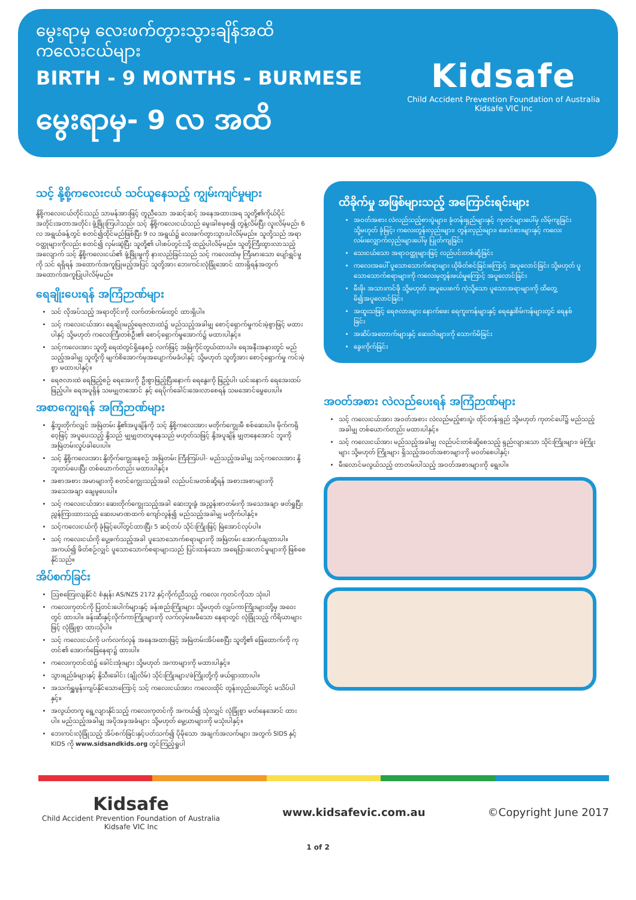မွေးရာမှ လေးဖက်တွားသွားချိန်အထိ
ကလေးငယ်များ
BIRTH - 9 MONTHS - BURMESE
မွေးရာမှ- 9 လ အထိ
Kidsafe
Child Accident Prevention Foundation of Australia
Kidsafe VIC Inc
သင့် နို့စို့ကလေးငယ် သင်ယူနေသည့် ကျွမ်းကျင်မှုများ
နို့စို့ကလေးငယ်တိုင်းသည် သာမန်အားဖြင့် တူညီသော အဆင့်ဆင့် အနေအထားအရ သူတို့၏ကိုယ်ပိုင် အတိုင်းအတာအတိုင်း ဖွံ့ဖြိုးကြပါသည်၊ သင့် နို့စို့ကလေးငယ်သည် မွေးခါစမှစ၍ တွန့်လိမ်ပြီး လူးလိမ့်မည်၊ 6 လ အရွယ်ခန့်တွင် စတင်၍ထိုင်မည်ဖြစ်ပြီး 9 လ အရွယ်၌ လေးဖက်တွားသွားပါလိမ့်မည်။ သူတို့သည် အရာဝတ္ထုများကိုလည်း စတင်၍ လှမ်းဆွဲပြီး သူတို့၏ ပါးစပ်တွင်းသို့ ထည့်ပါလိမ့်မည်။ သူတို့ကြီးထွားလာသည့်အလျောက် သင့် နို့စို့ကလေးငယ်၏ ဖွံ့ဖြိုးမှုကို နားလည်ခြင်းသည် သင့် ကလေးထံမှ ကြီးမားသော ပျော်ရွှင်မှုကို သင် ရရှိရန် အထောက်အကူပြုမည့်အပြင် သူတို့အား ဘေးကင်းလုံခြုံအောင် ထားရှိရန်အတွက် အထောက်အကူပြုပါလိမ့်မည်။
ရေချိုးပေးရန် အကြံဉာဏ်များ
သင် လိုအပ်သည့် အရာတိုင်းကို လက်တစ်ကမ်းတွင် ထားရှိပါ။
သင့် ကလေးငယ်အား ရေချိုးမည့်ရေဇလားထဲ၌ မည်သည့်အခါမျှ စောင့်ရှောက်မှုကင်းမဲ့စွာဖြင့် မထားပါနှင့် သို့မဟုတ် ကလေးကြီးတစ်ဦး၏ စောင့်ရှောက်မှုအောက်၌ မထားပါနှင့်။
သင့်ကလေးအား သူတို့ ရေထဲတွင်ရှိနေစဉ် လက်ဖြင့် အမြဲကိုင်တွယ်ထားပါ။ ရေအနီးအနားတွင် မည်သည့်အခါမျှ သူတို့ကို မျက်စိအောက်မှအပျောက်မခံပါနှင့် သို့မဟုတ် သူတို့အား စောင့်ရှောက်မှု ကင်းမဲ့စွာ မထားပါနှင့်။
ရေဇလားထဲ ရေဖြည့်စဉ် ရေအေးကို ဦးစွာဖြည့်ပြီးနောက် ရေနွေးကို ဖြည့်ပါ၊ ယင်းနောက် ရေအေးထပ်ဖြည့်ပါ။ ရေအပူရှိန် သမမျှတအောင် နှင့် ရေပိုက်ခေါင်းအေးလာစေရန် သမအောင်မွှေပေးပါ။
အစာကျွေးရန် အကြံဉာဏ်များ
နို့ဘူးတိုက်လျှင် အမြဲတမ်း နို့၏အပူချိန်ကို သင့် နို့စို့ကလေးအား မတိုက်ကျွေးမီ စစ်ဆေးပါ။ မိုက်ကရိုဝေ့ဖြင့် အပူပေးသည့် နို့သည် မျှမျှတတပူနေသည် မဟုတ်သဖြင့် နို့အပူချိန် မျှတနေအောင် ဘူးကို အမြဲတမ်းလှုပ်ခါပေးပါ။
သင့် နို့စို့ကလေးအား နို့တိုက်ကျွေးနေစဉ် အမြဲတမ်း ကြီးကြပ်ပါ- မည်သည့်အခါမျှ သင့်ကလေးအား နို့ဘူးတပ်ပေးပြီး တစ်ယောက်တည်း မထားပါနှင့်။
အစာအစား အမာများကို စတင်ကျွေးသည့်အခါ လည်ပင်းမတစ်ဆို့ရန် အစားအစာများကို အသေအချာ ချေမွပေးပါ။
သင့် ကလေးငယ်အား ဆေးတိုက်ကျွေးသည့်အခါ ဆေးဘူးခွံ အညွှန်းစာတမ်းကို အသေအချာ ဖတ်ရှုပြီး ညွှန်ကြားထားသည့် ဆေးပမာဏထက် ကျော်လွန်၍ မည်သည့်အခါမျှ မတိုက်ပါနှင့်။
သင့်ကလေးငယ်ကို ခုံမြင့်ပေါ်တွင်ထားပြီး 5 ဆင့်တပ် သိုင်းကြိုးဖြင့် မြဲအောင်လုပ်ပါ။
သင့် ကလေးငယ်ကို ပွေ့ဖက်သည့်အခါ ပူသောသောက်စရာများကို အမြဲတမ်း အောက်ချထားပါ။ အကယ်၍ ဖိတ်စဉ်လျှင် ပူသောသောက်စရာများသည် ပြင်းထန်သော အရေပြားလောင်မှုများကို ဖြစ်စေနိုင်သည်။
အိပ်စက်ခြင်း
ဩစတြေးလျနိုင်ငံ စံနှုန်း AS/NZS 2172 နှင့်ကိုက်ညီသည့် ကလေး ကုတင်ကိုသာ သုံးပါ
ကလေးကုတင်ကို ပြတင်းပေါက်များနှင့် ခန်းစည်းကြိုးများ သို့မဟုတ် လျှပ်ကာကြိုးများတို့မှ အဝေးတွင် ထားပါ။ ခန်းဆီးနှင့်လိုက်ကာကြိုးများကို လက်လှမ်းမမီသော နေရာတွင် လုံခြုံသည့် ကိရိယာများဖြင့် လုံခြုံစွာ ထားသိုပါ။
သင့် ကလေးငယ်ကို ပက်လက်လှန် အနေအထားဖြင့် အမြဲတမ်းအိပ်စေပြီး သူတို့၏ ခြေထောက်ကို ကုတင်၏ အောက်ခြေနေရာ၌ ထားပါ။
ကလေးကုတင်ထဲ၌ ခေါင်းအုံးများ သို့မဟုတ် အကာများကို မထားပါနှင့်။
သွားရည်ခံများနှင့် နို့သီးခေါင်း (ချိုလိမ်) သိုင်းကြိုးများ/ဖဲကြိုးတို့ကို ဖယ်ရှားထားပါ။
အသက်ရှူမွန်းကျပ်နိုင်သောကြောင့် သင့် ကလေးငယ်အား ကလေးထိုင် တွန်းလှည်းပေါ်တွင် မသိပ်ပါနှင့်။
အလွယ်တကူ ရွေ့လျားနိုင်သည့် ကလေးကုတင်ကို အကယ်၍ သုံးလျှင် လုံခြုံစွာ မတ်နေအောင် ထားပါ။ မည်သည့်အခါမျှ အပိုအခုအခံများ သို့မဟုတ် မွေ့ယာများကို မသုံးပါနှင့်။
ဘေးကင်းလုံခြုံသည့် အိပ်စက်ခြင်းနှင့်ပတ်သက်၍ ပိုမိုသော အချက်အလက်များ အတွက် SIDS နှင့် KIDS ကို www.sidsandkids.org တွင်ကြည့်ရှုပါ
ထိခိုက်မှု အဖြစ်များသည့် အကြောင်းရင်းများ
အဝတ်အစား လဲလည်သည့်စားပွဲများ၊ ခုံတန်းရှည်များနှင့် ကုတင်များပေါ်မှ လိမ့်ကျခြင်း သို့မဟုတ် ခုံမြင့်၊ ကလေးတွန်းလှည်းများ၊ တွန်းလှည်းများ၊ ဖောင်စားများနှင့် ကလေးလမ်းလျှောက်လှည်းများပေါ်မှ ပြုတ်ကျခြင်း
သေးငယ်သော အရာဝတ္ထုများဖြင့် လည်ပင်းတစ်ဆို့ခြင်း
ကလေးအပေါ် ပူသောသောက်စရာများ ယိုဖိတ်စင်ခြင်းကြောင့် အပူလောင်ခြင်း သို့မဟုတ် ပူသောသောက်စရာများကို ကလေးမှတွန်းဖယ်မှုကြောင့် အပူလောင်ခြင်း
မီးဖို၊ အသားကင်ဖို သို့မဟုတ် အပူပေးစက် ကဲ့သို့သော ပူသောအရာများကို ထိတွေ့မိ၍အပူလောင်ခြင်း
အထူးသဖြင့် ရေဇလားများ နောက်ဖေး ရေကူးကန်များနှင့် ရေနွေးစိမ်ကန်များတွင် ရေနစ်ခြင်း
အဆိပ်အတောက်များနှင့် ဆေးဝါးများကို သောက်မိခြင်း
ခွေးကိုက်ခြင်း
အဝတ်အစား လဲလည်ပေးရန် အကြံဉာဏ်များ
သင့် ကလေးငယ်အား အဝတ်အစား လဲလည်မည့်စားပွဲ၊ ထိုင်တန်းရှည် သို့မဟုတ် ကုတင်ပေါ်၌ မည်သည့်အခါမျှ တစ်ယောက်တည်း မထားပါနှင့်။
သင့် ကလေးငယ်အား မည်သည့်အခါမျှ လည်ပင်းတစ်ဆို့စေသည့် ရှည်လျားသော သိုင်းကြိုးများ၊ ဖဲကြိုးများ သို့မဟုတ် ကြိုးများ ရှိသည့်အဝတ်အစားများကို မဝတ်စေပါနှင့်၊
မီးလောင်မလွယ်သည့် တာတမ်းပါသည့် အဝတ်အစားများကို ရွေးပါ။
Kidsafe
Child Accident Prevention Foundation of Australia
Kidsafe VIC Inc
www.kidsafevic.com.au ©Copyright June 2017
1 of 2